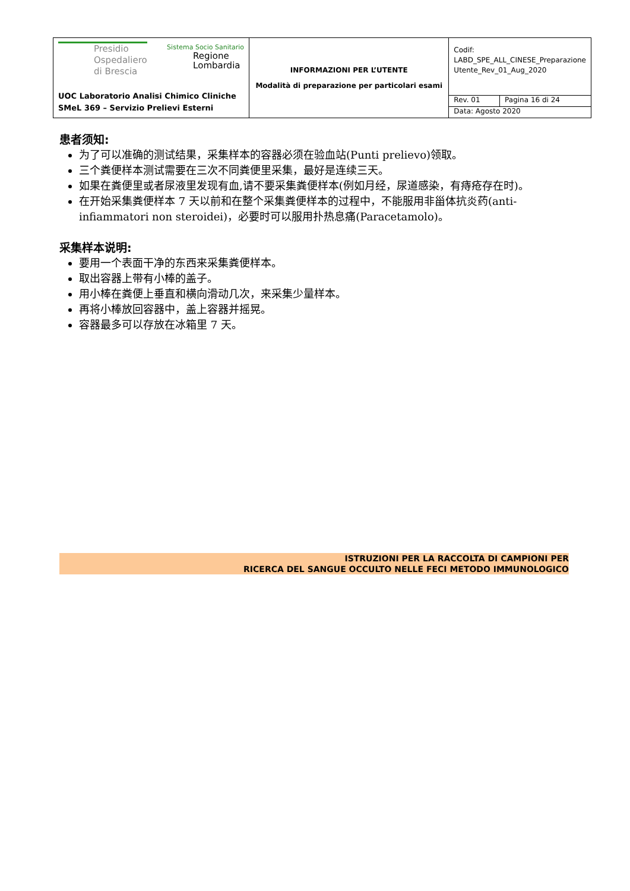| Presidio Ospedaliero di Brescia Sistema Socio Sanitario Regione Lombardia UOC Laboratorio Analisi Chimico Cliniche SMeL 369 – Servizio Prelievi Esterni | INFORMAZIONI PER L’UTENTE Modalità di preparazione per particolari esami | Codif: LABD_SPE_ALL_CINESE_Preparazione Utente_Rev_01_Aug_2020 | |
| | | Rev. 01 | Pagina 16 di 24 |
| | | Data: Agosto 2020 | |
患者须知:
为了可以准确的测试结果，采集样本的容器必须在验血站(Punti prelievo)领取。
三个粪便样本测试需要在三次不同粪便里采集，最好是连续三天。
如果在粪便里或者尿液里发现有血,请不要采集粪便样本(例如月经，尿道感染，有痔疮存在时)。
在开始采集粪便样本 7 天以前和在整个采集粪便样本的过程中，不能服用非甾体抗炎药(anti-infiammatori non steroidei)，必要时可以服用扑热息痛(Paracetamolo)。
采集样本说明:
要用一个表面干净的东西来采集粪便样本。
取出容器上带有小棒的盖子。
用小棒在粪便上垂直和横向滑动几次，来采集少量样本。
再将小棒放回容器中，盖上容器并摇晃。
容器最多可以存放在冰箱里 7 天。
ISTRUZIONI PER LA RACCOLTA DI CAMPIONI PER
RICERCA DEL SANGUE OCCULTO NELLE FECI METODO IMMUNOLOGICO